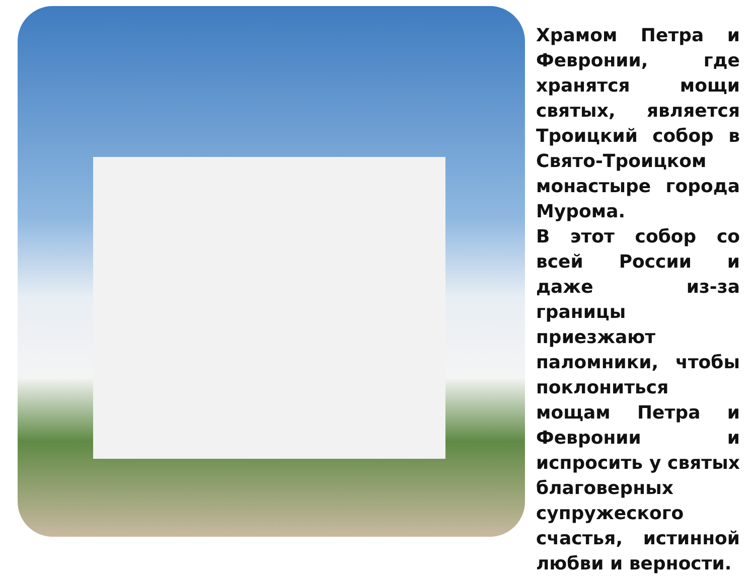Храмом Петра и Февронии, где хранятся мощи святых, является Троицкий собор в Свято-Троицком монастыре города Мурома.
В этот собор со всей России и даже из-за границы приезжают паломники, чтобы поклониться мощам Петра и Февронии и испросить у святых благоверных супружеского счастья, истинной любви и верности.